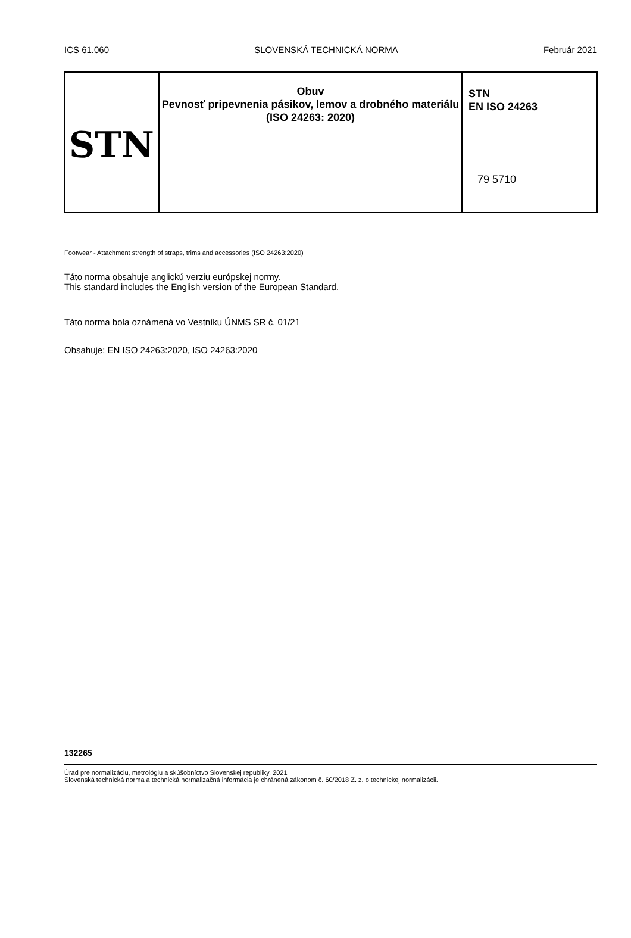ICS 61.060 SLOVENSKÁ TECHNICKÁ NORMA Február 2021
| STN | Obuv Pevnosť pripevnenia pásikov, lemov a drobného materiálu (ISO 24263: 2020) | STN EN ISO 24263 79 5710 |
Footwear - Attachment strength of straps, trims and accessories (ISO 24263:2020)
Táto norma obsahuje anglickú verziu európskej normy.
This standard includes the English version of the European Standard.
Táto norma bola oznámená vo Vestníku ÚNMS SR č. 01/21
Obsahuje: EN ISO 24263:2020, ISO 24263:2020
132265
Úrad pre normalizáciu, metrológiu a skúšobníctvo Slovenskej republiky, 2021
Slovenská technická norma a technická normalizačná informácia je chránená zákonom č. 60/2018 Z. z. o technickej normalizácii.